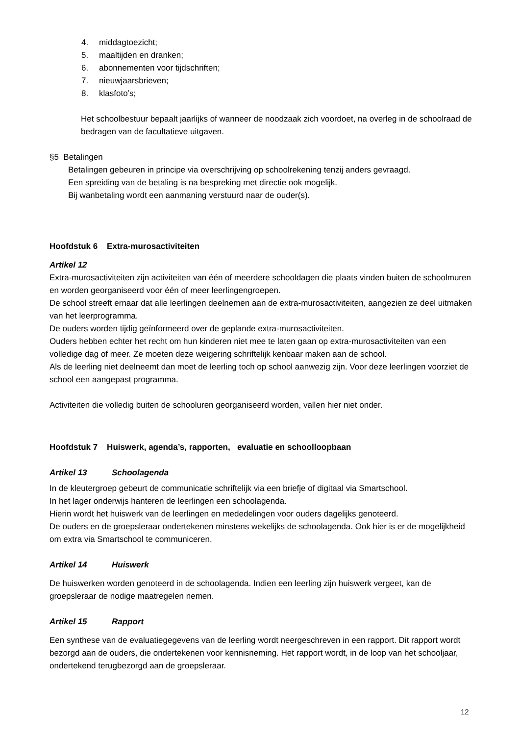4. middagtoezicht;
5. maaltijden en dranken;
6. abonnementen voor tijdschriften;
7. nieuwjaarsbrieven;
8. klasfoto’s;
Het schoolbestuur bepaalt jaarlijks of wanneer de noodzaak zich voordoet, na overleg in de schoolraad de bedragen van de facultatieve uitgaven.
§5 Betalingen
Betalingen gebeuren in principe via overschrijving op schoolrekening tenzij anders gevraagd.
Een spreiding van de betaling is na bespreking met directie ook mogelijk.
Bij wanbetaling wordt een aanmaning verstuurd naar de ouder(s).
Hoofdstuk 6 Extra-murosactiviteiten
Artikel 12
Extra-murosactiviteiten zijn activiteiten van één of meerdere schooldagen die plaats vinden buiten de schoolmuren en worden georganiseerd voor één of meer leerlingengroepen.
De school streeft ernaar dat alle leerlingen deelnemen aan de extra-murosactiviteiten, aangezien ze deel uitmaken van het leerprogramma.
De ouders worden tijdig geïnformeerd over de geplande extra-murosactiviteiten.
Ouders hebben echter het recht om hun kinderen niet mee te laten gaan op extra-murosactiviteiten van een volledige dag of meer. Ze moeten deze weigering schriftelijk kenbaar maken aan de school.
Als de leerling niet deelneemt dan moet de leerling toch op school aanwezig zijn. Voor deze leerlingen voorziet de school een aangepast programma.
Activiteiten die volledig buiten de schooluren georganiseerd worden, vallen hier niet onder.
Hoofdstuk 7 Huiswerk, agenda’s, rapporten, evaluatie en schoolloopbaan
Artikel 13 Schoolagenda
In de kleutergroep gebeurt de communicatie schriftelijk via een briefje of digitaal via Smartschool.
In het lager onderwijs hanteren de leerlingen een schoolagenda.
Hierin wordt het huiswerk van de leerlingen en mededelingen voor ouders dagelijks genoteerd.
De ouders en de groepsleraar ondertekenen minstens wekelijks de schoolagenda. Ook hier is er de mogelijkheid om extra via Smartschool te communiceren.
Artikel 14 Huiswerk
De huiswerken worden genoteerd in de schoolagenda. Indien een leerling zijn huiswerk vergeet, kan de groepsleraar de nodige maatregelen nemen.
Artikel 15 Rapport
Een synthese van de evaluatiegegevens van de leerling wordt neergeschreven in een rapport. Dit rapport wordt bezorgd aan de ouders, die ondertekenen voor kennisneming. Het rapport wordt, in de loop van het schooljaar, ondertekend terugbezorgd aan de groepsleraar.
12